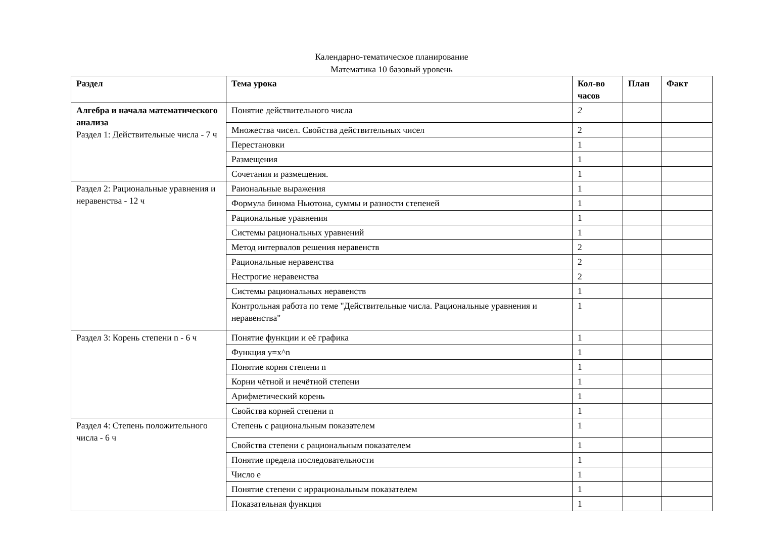Календарно-тематическое планирование
Математика 10 базовый уровень
| Раздел | Тема урока | Кол-во часов | План | Факт |
| --- | --- | --- | --- | --- |
| Алгебра и начала математического анализа Раздел 1: Действительные числа - 7 ч | Понятие действительного числа | 2 | | |
| | Множества чисел. Свойства действительных чисел | 2 | | |
| | Перестановки | 1 | | |
| | Размещения | 1 | | |
| | Сочетания и размещения. | 1 | | |
| Раздел 2: Рациональные уравнения и неравенства - 12 ч | Раиональные выражения | 1 | | |
| | Формула бинома Ньютона, суммы и разности степеней | 1 | | |
| | Рациональные уравнения | 1 | | |
| | Системы рациональных уравнений | 1 | | |
| | Метод интервалов решения неравенств | 2 | | |
| | Рациональные неравенства | 2 | | |
| | Нестрогие неравенства | 2 | | |
| | Системы рациональных неравенств | 1 | | |
| | Контрольная работа по теме "Действительные числа. Рациональные уравнения и неравенства" | 1 | | |
| Раздел 3: Корень степени n - 6 ч | Понятие функции и её графика | 1 | | |
| | Функция y=x^n | 1 | | |
| | Понятие корня степени n | 1 | | |
| | Корни чётной и нечётной степени | 1 | | |
| | Арифметический корень | 1 | | |
| | Свойства корней степени n | 1 | | |
| Раздел 4: Степень положительного числа - 6 ч | Степень с рациональным показателем | 1 | | |
| | Свойства степени с рациональным показателем | 1 | | |
| | Понятие предела последовательности | 1 | | |
| | Число e | 1 | | |
| | Понятие степени с иррациональным показателем | 1 | | |
| | Показательная функция | 1 | | |